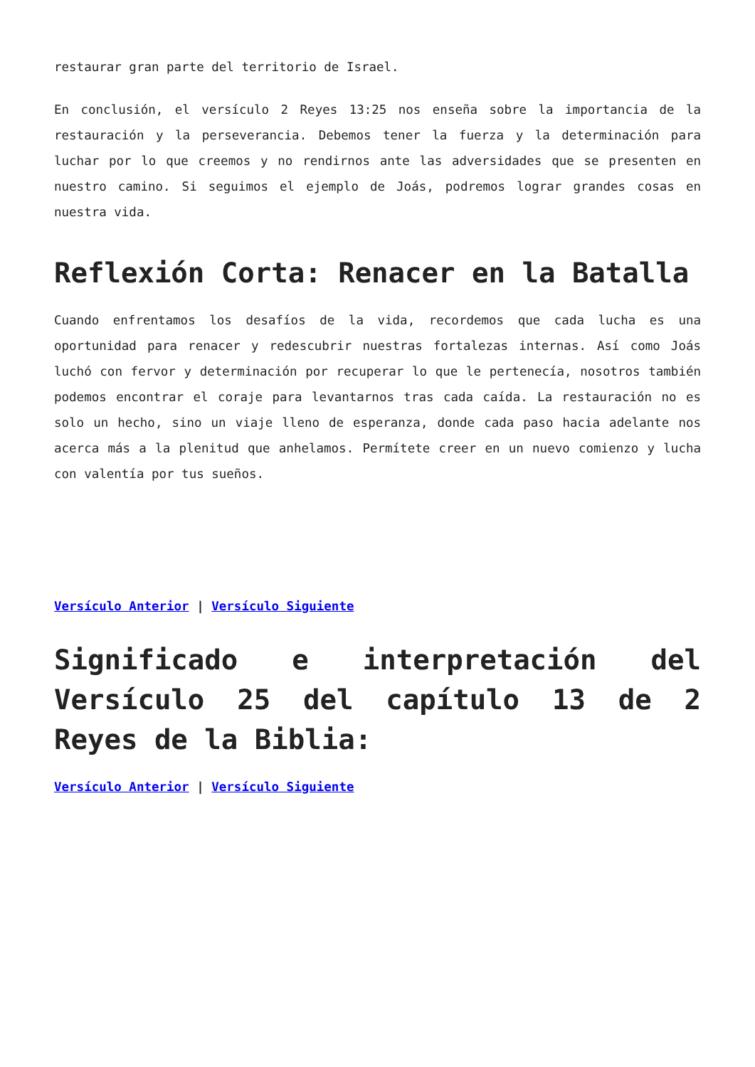restaurar gran parte del territorio de Israel.
En conclusión, el versículo 2 Reyes 13:25 nos enseña sobre la importancia de la restauración y la perseverancia. Debemos tener la fuerza y la determinación para luchar por lo que creemos y no rendirnos ante las adversidades que se presenten en nuestro camino. Si seguimos el ejemplo de Joás, podremos lograr grandes cosas en nuestra vida.
Reflexión Corta: Renacer en la Batalla
Cuando enfrentamos los desafíos de la vida, recordemos que cada lucha es una oportunidad para renacer y redescubrir nuestras fortalezas internas. Así como Joás luchó con fervor y determinación por recuperar lo que le pertenecía, nosotros también podemos encontrar el coraje para levantarnos tras cada caída. La restauración no es solo un hecho, sino un viaje lleno de esperanza, donde cada paso hacia adelante nos acerca más a la plenitud que anhelamos. Permítete creer en un nuevo comienzo y lucha con valentía por tus sueños.
Versículo Anterior | Versículo Siguiente
Significado e interpretación del Versículo 25 del capítulo 13 de 2 Reyes de la Biblia:
Versículo Anterior | Versículo Siguiente